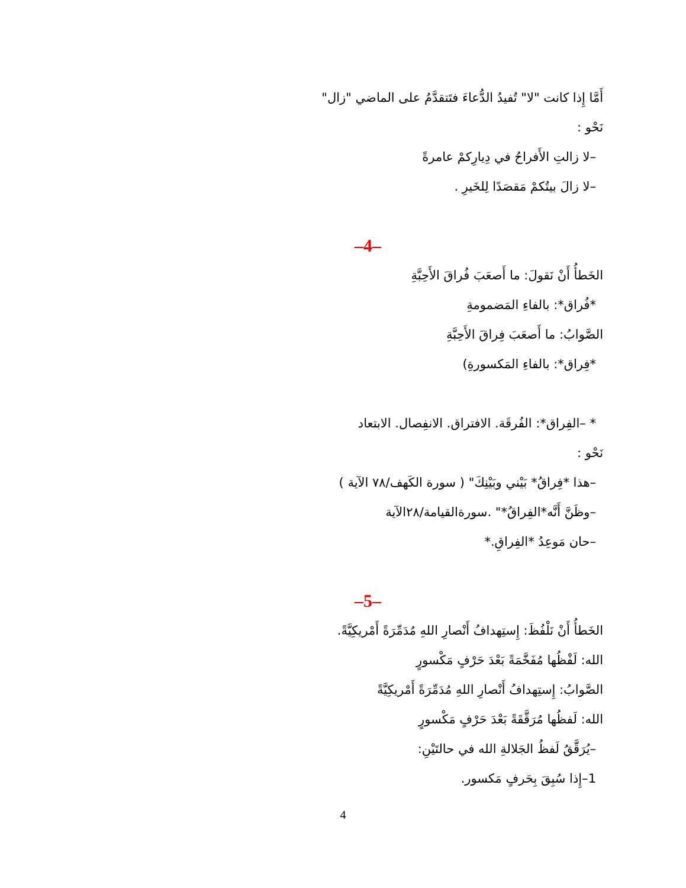أَمَّا إِذا كانت "لا" تُفيدُ الدُّعاءَ فتَتقدَّمُ على الماضي "زال"
نَحْو :
–لا زالتِ الأَفراحُ في دِيارِكمْ عامرةً
–لا زالَ بيتُكمْ مَقصَدًا لِلخَيرِ .
–4–
الخَطأُ أَنْ نَقولَ: ما أَصعَبَ فُراقَ الأَحِبَّةِ
*فُراق*: بالفاءِ المَضمومةِ
الصَّوابُ: ما أَصعَبَ فِراقَ الأَحِبَّةِ
*فِراق*: بالفاءِ المَكسورةِ)
* –الفِراق*: الفُرقَة. الافتراق. الانفِصال. الابتعاد
نَحْو :
–هذا *فِراقُ* بَيْني وبَيْنِكَ" ( سورة الكَهف/٧٨ الآية )
–وظَنَّ أَنَّه*الفِراقُ*" .سورةالقيامة/٢٨الآية
–حان مَوعِدُ *الفِراقِ.*
–5–
الخَطأُ أَنْ نَلْفُظَ: إِستِهدافُ أَنْصارِ اللهِ مُدَمِّرَةً أَمْريكِيَّةً.
الله: لَفْظُها مُفَخَّمَةً بَعْدَ حَرْفٍ مَكْسورٍ
الصَّوابُ: إِستِهدافُ أَنْصارِ اللهِ مُدَمِّرَةً أَمْريكِيَّةً
الله: لَفظُها مُرَقَّقَةً بَعْدَ حَرْفٍ مَكْسورٍ
–يُرَقَّقُ لَفظُ الجَلالةِ الله في حالتَيْنِ:
1–إِذا سُبِقَ بِحَرفٍ مَكسور.
4